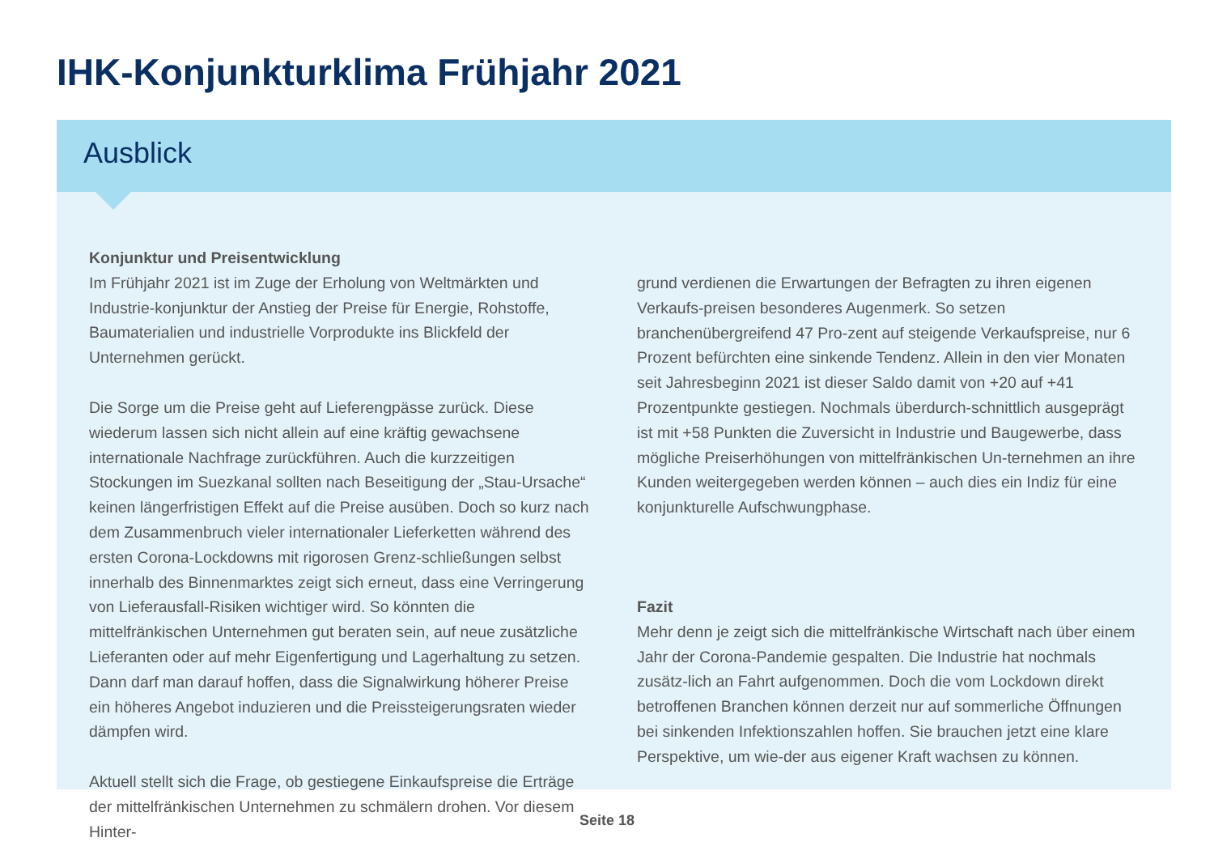IHK-Konjunkturklima Frühjahr 2021
Ausblick
Konjunktur und Preisentwicklung
Im Frühjahr 2021 ist im Zuge der Erholung von Weltmärkten und Industrie-konjunktur der Anstieg der Preise für Energie, Rohstoffe, Baumaterialien und industrielle Vorprodukte ins Blickfeld der Unternehmen gerückt.
Die Sorge um die Preise geht auf Lieferengpässe zurück. Diese wiederum lassen sich nicht allein auf eine kräftig gewachsene internationale Nachfrage zurückführen. Auch die kurzzeitigen Stockungen im Suezkanal sollten nach Beseitigung der „Stau-Ursache“ keinen längerfristigen Effekt auf die Preise ausüben. Doch so kurz nach dem Zusammenbruch vieler internationaler Lieferketten während des ersten Corona-Lockdowns mit rigorosen Grenz-schließungen selbst innerhalb des Binnenmarktes zeigt sich erneut, dass eine Verringerung von Lieferausfall-Risiken wichtiger wird. So könnten die mittelfränkischen Unternehmen gut beraten sein, auf neue zusätzliche Lieferanten oder auf mehr Eigenfertigung und Lagerhaltung zu setzen. Dann darf man darauf hoffen, dass die Signalwirkung höherer Preise ein höheres Angebot induzieren und die Preissteigerungsraten wieder dämpfen wird.
Aktuell stellt sich die Frage, ob gestiegene Einkaufspreise die Erträge der mittelfränkischen Unternehmen zu schmälern drohen. Vor diesem Hinter-
grund verdienen die Erwartungen der Befragten zu ihren eigenen Verkaufs-preisen besonderes Augenmerk. So setzen branchenübergreifend 47 Pro-zent auf steigende Verkaufspreise, nur 6 Prozent befürchten eine sinkende Tendenz. Allein in den vier Monaten seit Jahresbeginn 2021 ist dieser Saldo damit von +20 auf +41 Prozentpunkte gestiegen. Nochmals überdurch-schnittlich ausgeprägt ist mit +58 Punkten die Zuversicht in Industrie und Baugewerbe, dass mögliche Preiserhöhungen von mittelfränkischen Un-ternehmen an ihre Kunden weitergegeben werden können – auch dies ein Indiz für eine konjunkturelle Aufschwungphase.
Fazit
Mehr denn je zeigt sich die mittelfränkische Wirtschaft nach über einem Jahr der Corona-Pandemie gespalten. Die Industrie hat nochmals zusätz-lich an Fahrt aufgenommen. Doch die vom Lockdown direkt betroffenen Branchen können derzeit nur auf sommerliche Öffnungen bei sinkenden Infektionszahlen hoffen. Sie brauchen jetzt eine klare Perspektive, um wie-der aus eigener Kraft wachsen zu können.
Seite 18